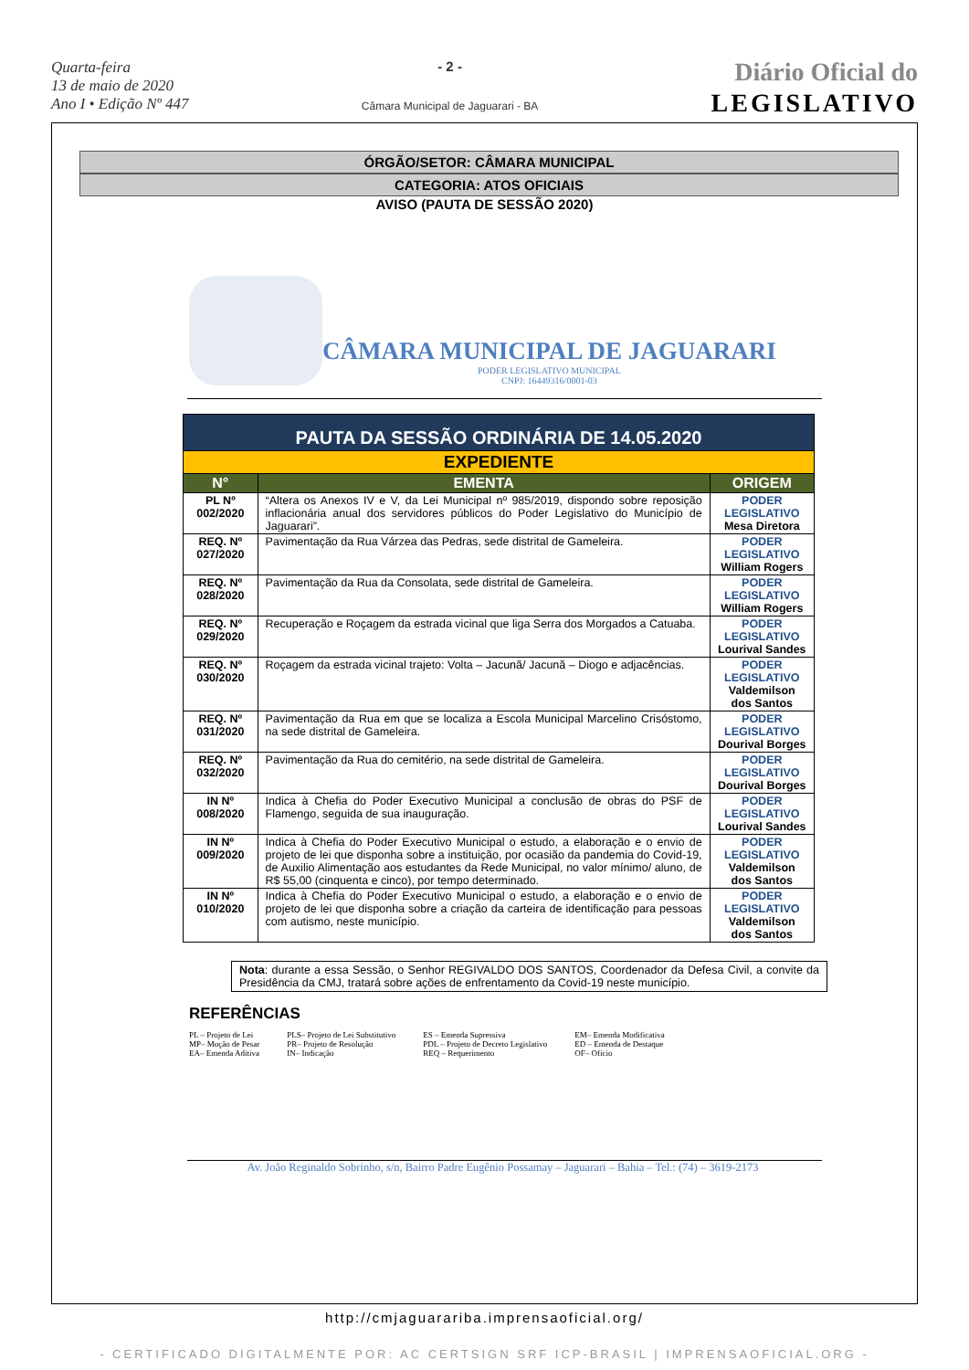Quarta-feira
13 de maio de 2020
Ano I • Edição Nº 447
- 2 -
Câmara Municipal de Jaguarari - BA
Diário Oficial do
LEGISLATIVO
ÓRGÃO/SETOR: CÂMARA MUNICIPAL
CATEGORIA: ATOS OFICIAIS
AVISO (PAUTA DE SESSÃO 2020)
CÂMARA MUNICIPAL DE JAGUARARI
PODER LEGISLATIVO MUNICIPAL
CNPJ: 16449316/0001-03
| PAUTA DA SESSÃO ORDINÁRIA DE 14.05.2020 | | |
| --- | --- | --- |
| EXPEDIENTE | | |
| N° | EMENTA | ORIGEM |
| PL Nº 002/2020 | “Altera os Anexos IV e V, da Lei Municipal nº 985/2019, dispondo sobre reposição inflacionária anual dos servidores públicos do Poder Legislativo do Município de Jaguarari”. | PODER LEGISLATIVO Mesa Diretora |
| REQ. Nº 027/2020 | Pavimentação da Rua Várzea das Pedras, sede distrital de Gameleira. | PODER LEGISLATIVO William Rogers |
| REQ. Nº 028/2020 | Pavimentação da Rua da Consolata, sede distrital de Gameleira. | PODER LEGISLATIVO William Rogers |
| REQ. Nº 029/2020 | Recuperação e Roçagem da estrada vicinal que liga Serra dos Morgados a Catuaba. | PODER LEGISLATIVO Lourival Sandes |
| REQ. Nº 030/2020 | Roçagem da estrada vicinal trajeto: Volta – Jacunã/ Jacunã – Diogo e adjacências. | PODER LEGISLATIVO Valdemilson dos Santos |
| REQ. Nº 031/2020 | Pavimentação da Rua em que se localiza a Escola Municipal Marcelino Crisóstomo, na sede distrital de Gameleira. | PODER LEGISLATIVO Dourival Borges |
| REQ. Nº 032/2020 | Pavimentação da Rua do cemitério, na sede distrital de Gameleira. | PODER LEGISLATIVO Dourival Borges |
| IN Nº 008/2020 | Indica à Chefia do Poder Executivo Municipal a conclusão de obras do PSF de Flamengo, seguida de sua inauguração. | PODER LEGISLATIVO Lourival Sandes |
| IN Nº 009/2020 | Indica à Chefia do Poder Executivo Municipal o estudo, a elaboração e o envio de projeto de lei que disponha sobre a instituição, por ocasião da pandemia do Covid-19, de Auxilio Alimentação aos estudantes da Rede Municipal, no valor mínimo/ aluno, de R$ 55,00 (cinquenta e cinco), por tempo determinado. | PODER LEGISLATIVO Valdemilson dos Santos |
| IN Nº 010/2020 | Indica à Chefia do Poder Executivo Municipal o estudo, a elaboração e o envio de projeto de lei que disponha sobre a criação da carteira de identificação para pessoas com autismo, neste município. | PODER LEGISLATIVO Valdemilson dos Santos |
Nota: durante a essa Sessão, o Senhor REGIVALDO DOS SANTOS, Coordenador da Defesa Civil, a convite da Presidência da CMJ, tratará sobre ações de enfrentamento da Covid-19 neste município.
REFERÊNCIAS
PL – Projeto de Lei
MP– Moção de Pesar
EA– Emenda Aditiva
PLS– Projeto de Lei Substitutivo
PR– Projeto de Resolução
IN– Indicação
ES – Emenda Supressiva
PDL – Projeto de Decreto Legislativo
REQ – Requerimento
EM– Emenda Modificativa
ED – Emenda de Destaque
OF– Ofício
Av. João Reginaldo Sobrinho, s/n, Bairro Padre Eugênio Possamay – Jaguarari – Bahia – Tel.: (74) – 3619-2173
http://cmjaguarariba.imprensaoficial.org/
- CERTIFICADO DIGITALMENTE POR: AC CERTSIGN SRF ICP-BRASIL | IMPRENSAOFICIAL.ORG -